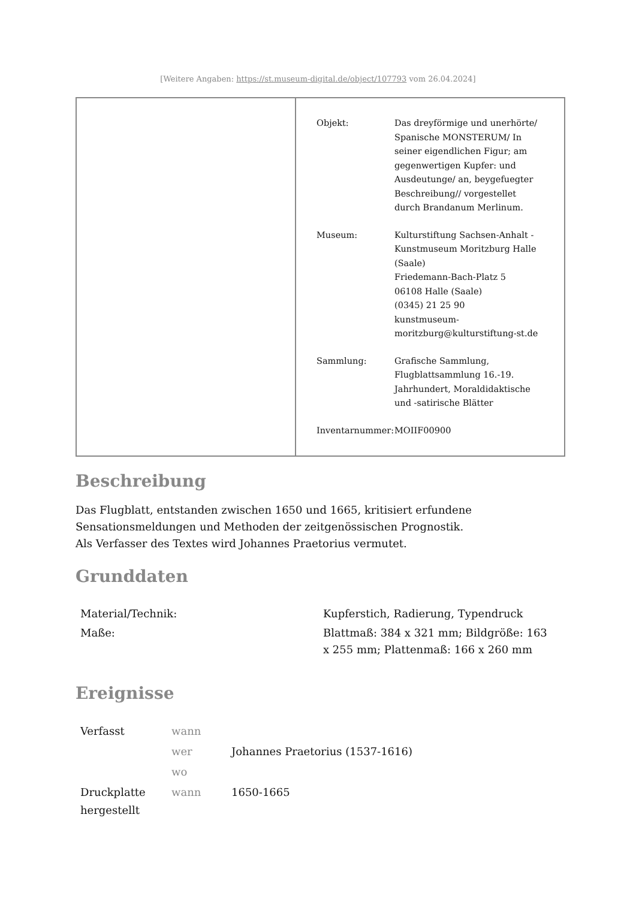[Weitere Angaben: https://st.museum-digital.de/object/107793 vom 26.04.2024]
| Objekt: | Das dreyförmige und unerhörte/ Spanische MONSTERUM/ In seiner eigendlichen Figur; am gegenwertigen Kupfer: und Ausdeutunge/ an, beygefuegter Beschreibung// vorgestellet durch Brandanum Merlinum. |
| Museum: | Kulturstiftung Sachsen-Anhalt - Kunstmuseum Moritzburg Halle (Saale) Friedemann-Bach-Platz 5 06108 Halle (Saale) (0345) 21 25 90 kunstmuseum- moritzburg@kulturstiftung-st.de |
| Sammlung: | Grafische Sammlung, Flugblattsammlung 16.-19. Jahrhundert, Moraldidaktische und -satirische Blätter |
| Inventarnummer: | MOIIF00900 |
Beschreibung
Das Flugblatt, entstanden zwischen 1650 und 1665, kritisiert erfundene Sensationsmeldungen und Methoden der zeitgenössischen Prognostik.
Als Verfasser des Textes wird Johannes Praetorius vermutet.
Grunddaten
| Material/Technik: | Kupferstich, Radierung, Typendruck |
| Maße: | Blattmaß: 384 x 321 mm; Bildgröße: 163 x 255 mm; Plattenmaß: 166 x 260 mm |
Ereignisse
| Verfasst | wann | |
| | wer | Johannes Praetorius (1537-1616) |
| | wo | |
| Druckplatte hergestellt | wann | 1650-1665 |